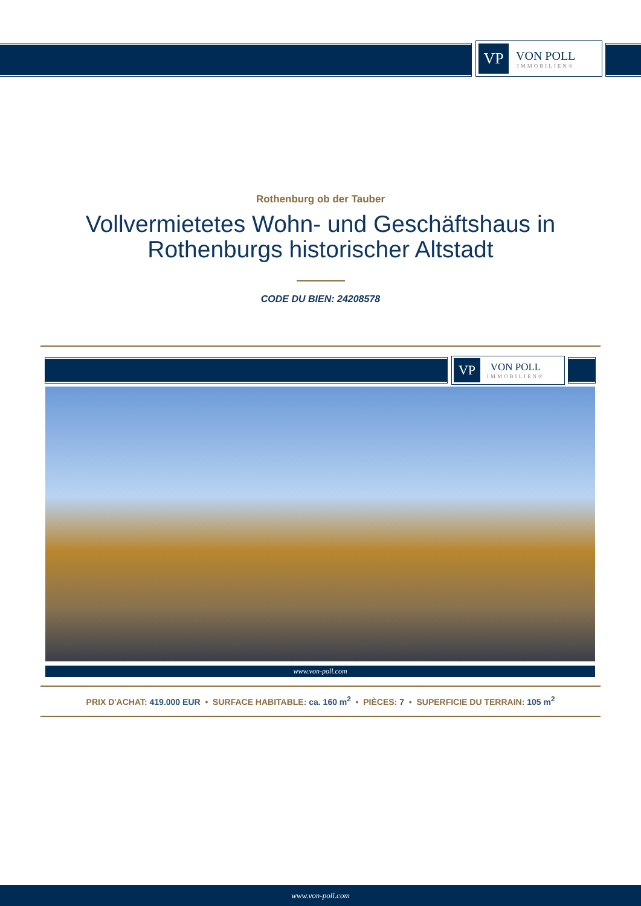VP
VON POLL
IMMOBILIEN®
Rothenburg ob der Tauber
Vollvermietetes Wohn- und Geschäftshaus in
Rothenburgs historischer Altstadt
CODE DU BIEN: 24208578
VP
VON POLL
IMMOBILIEN®
www.von-poll.com
PRIX D'ACHAT: 419.000 EUR • SURFACE HABITABLE: ca. 160 m<sup>2</sup> • PIÈCES: 7 • SUPERFICIE DU TERRAIN: 105 m<sup>2</sup>
www.von-poll.com